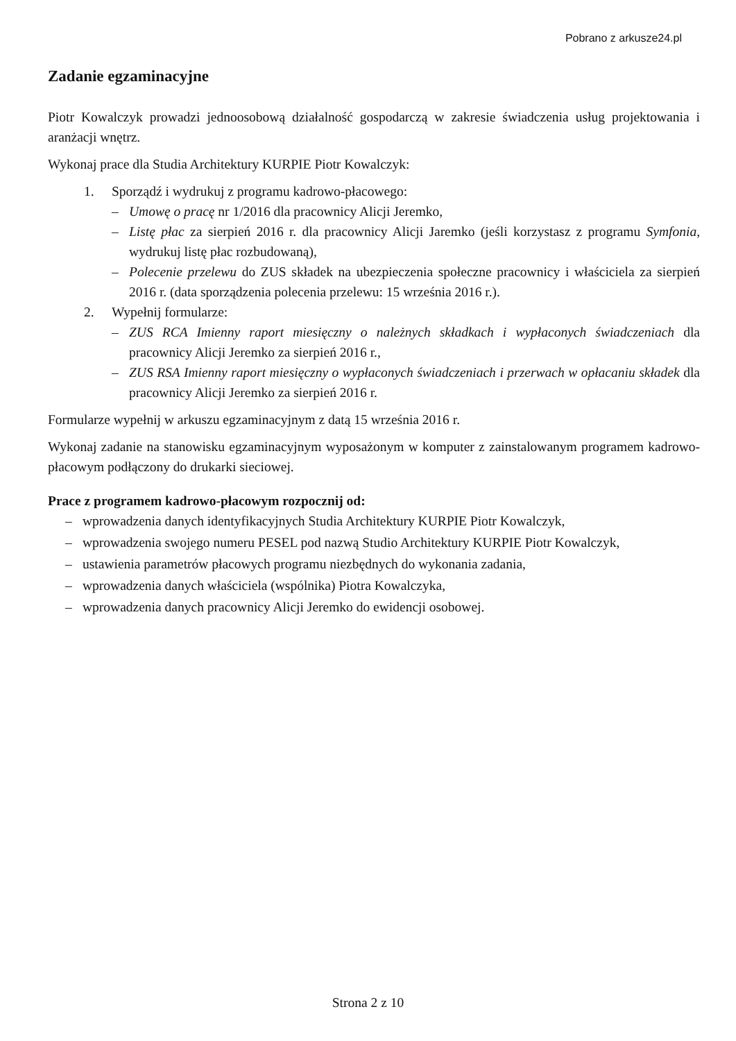Pobrano z arkusze24.pl
Zadanie egzaminacyjne
Piotr Kowalczyk prowadzi jednoosobową działalność gospodarczą w zakresie świadczenia usług projektowania i aranżacji wnętrz.
Wykonaj prace dla Studia Architektury KURPIE Piotr Kowalczyk:
1. Sporządź i wydrukuj z programu kadrowo-płacowego:
– Umowę o pracę nr 1/2016 dla pracownicy Alicji Jeremko,
– Listę płac za sierpień 2016 r. dla pracownicy Alicji Jaremko (jeśli korzystasz z programu Symfonia, wydrukuj listę płac rozbudowaną),
– Polecenie przelewu do ZUS składek na ubezpieczenia społeczne pracownicy i właściciela za sierpień 2016 r. (data sporządzenia polecenia przelewu: 15 września 2016 r.).
2. Wypełnij formularze:
– ZUS RCA Imienny raport miesięczny o należnych składkach i wypłaconych świadczeniach dla pracownicy Alicji Jeremko za sierpień 2016 r.,
– ZUS RSA Imienny raport miesięczny o wypłaconych świadczeniach i przerwach w opłacaniu składek dla pracownicy Alicji Jeremko za sierpień 2016 r.
Formularze wypełnij w arkuszu egzaminacyjnym z datą 15 września 2016 r.
Wykonaj zadanie na stanowisku egzaminacyjnym wyposażonym w komputer z zainstalowanym programem kadrowo-płacowym podłączony do drukarki sieciowej.
Prace z programem kadrowo-płacowym rozpocznij od:
– wprowadzenia danych identyfikacyjnych Studia Architektury KURPIE Piotr Kowalczyk,
– wprowadzenia swojego numeru PESEL pod nazwą Studio Architektury KURPIE Piotr Kowalczyk,
– ustawienia parametrów płacowych programu niezbędnych do wykonania zadania,
– wprowadzenia danych właściciela (wspólnika) Piotra Kowalczyka,
– wprowadzenia danych pracownicy Alicji Jeremko do ewidencji osobowej.
Strona 2 z 10